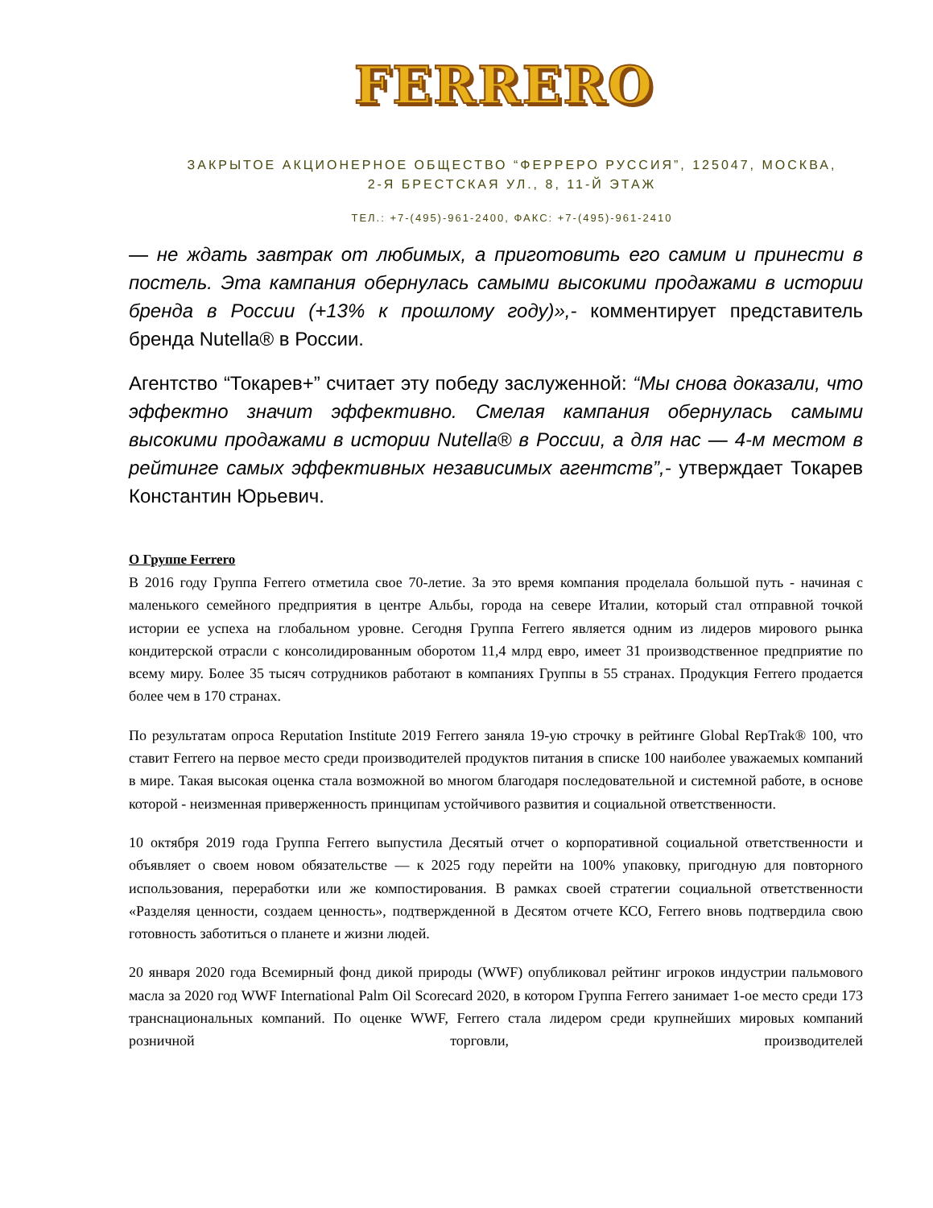FERRERO
ЗАКРЫТОЕ АКЦИОНЕРНОЕ ОБЩЕСТВО “ФЕРРЕРО РУССИЯ”, 125047, МОСКВА,
2-Я БРЕСТСКАЯ УЛ., 8, 11-Й ЭТАЖ
ТЕЛ.: +7-(495)-961-2400, ФАКС: +7-(495)-961-2410
— не ждать завтрак от любимых, а приготовить его самим и принести в постель. Эта кампания обернулась самыми высокими продажами в истории бренда в России (+13% к прошлому году)»,- комментирует представитель бренда Nutella® в России.
Агентство “Токарев+” считает эту победу заслуженной: “Мы снова доказали, что эффектно значит эффективно. Смелая кампания обернулась самыми высокими продажами в истории Nutella® в России, а для нас — 4-м местом в рейтинге самых эффективных независимых агентств”,- утверждает Токарев Константин Юрьевич.
О Группе Ferrero
В 2016 году Группа Ferrero отметила свое 70-летие. За это время компания проделала большой путь - начиная с маленького семейного предприятия в центре Альбы, города на севере Италии, который стал отправной точкой истории ее успеха на глобальном уровне. Сегодня Группа Ferrero является одним из лидеров мирового рынка кондитерской отрасли с консолидированным оборотом 11,4 млрд евро, имеет 31 производственное предприятие по всему миру. Более 35 тысяч сотрудников работают в компаниях Группы в 55 странах. Продукция Ferrero продается более чем в 170 странах.
По результатам опроса Reputation Institute 2019 Ferrero заняла 19-ую строчку в рейтинге Global RepTrak® 100, что ставит Ferrero на первое место среди производителей продуктов питания в списке 100 наиболее уважаемых компаний в мире. Такая высокая оценка стала возможной во многом благодаря последовательной и системной работе, в основе которой - неизменная приверженность принципам устойчивого развития и социальной ответственности.
10 октября 2019 года Группа Ferrero выпустила Десятый отчет о корпоративной социальной ответственности и объявляет о своем новом обязательстве — к 2025 году перейти на 100% упаковку, пригодную для повторного использования, переработки или же компостирования. В рамках своей стратегии социальной ответственности «Разделяя ценности, создаем ценность», подтвержденной в Десятом отчете КСО, Ferrero вновь подтвердила свою готовность заботиться о планете и жизни людей.
20 января 2020 года Всемирный фонд дикой природы (WWF) опубликовал рейтинг игроков индустрии пальмового масла за 2020 год WWF International Palm Oil Scorecard 2020, в котором Группа Ferrero занимает 1-ое место среди 173 транснациональных компаний. По оценке WWF, Ferrero стала лидером среди крупнейших мировых компаний розничной торговли, производителей